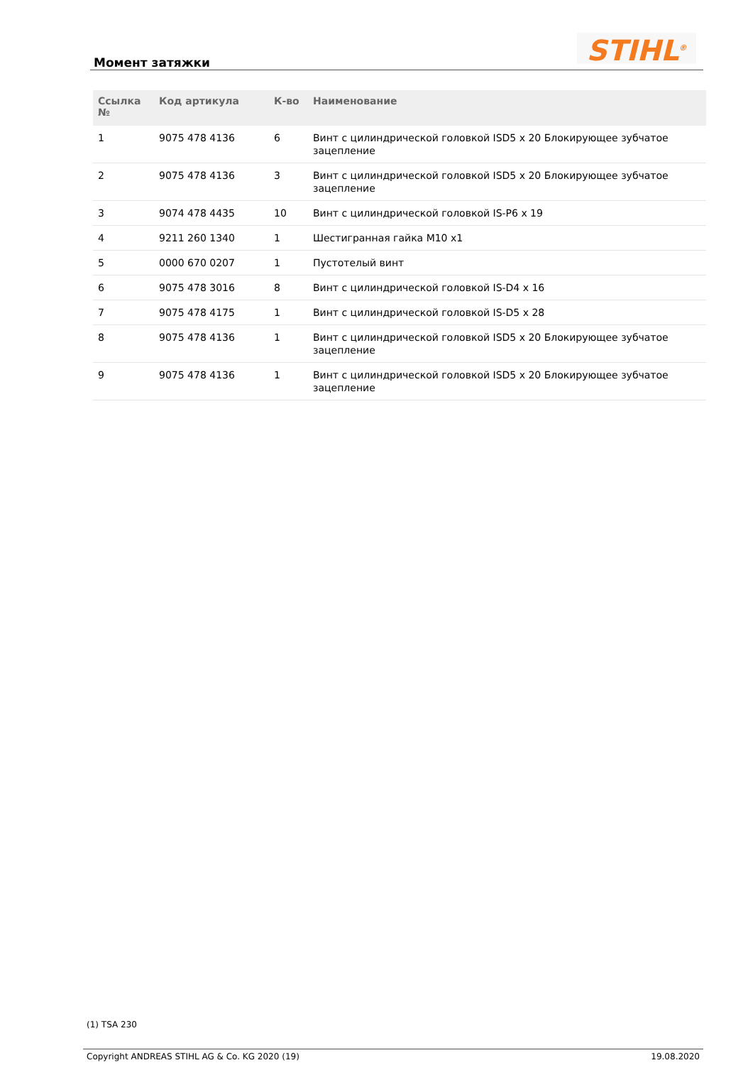Момент затяжки STIHL<sup>®</sup>
| Ссылка № | Код артикула | К-во | Наименование |
| --- | --- | --- | --- |
| 1 | 9075 478 4136 | 6 | Винт с цилиндрической головкой ISD5 x 20 Блокирующее зубчатое зацепление |
| 2 | 9075 478 4136 | 3 | Винт с цилиндрической головкой ISD5 x 20 Блокирующее зубчатое зацепление |
| 3 | 9074 478 4435 | 10 | Винт с цилиндрической головкой IS-P6 x 19 |
| 4 | 9211 260 1340 | 1 | Шестигранная гайка M10 x1 |
| 5 | 0000 670 0207 | 1 | Пустотелый винт |
| 6 | 9075 478 3016 | 8 | Винт с цилиндрической головкой IS-D4 x 16 |
| 7 | 9075 478 4175 | 1 | Винт с цилиндрической головкой IS-D5 x 28 |
| 8 | 9075 478 4136 | 1 | Винт с цилиндрической головкой ISD5 x 20 Блокирующее зубчатое зацепление |
| 9 | 9075 478 4136 | 1 | Винт с цилиндрической головкой ISD5 x 20 Блокирующее зубчатое зацепление |
(1) TSA 230
Copyright ANDREAS STIHL AG & Co. KG 2020 (19) 19.08.2020